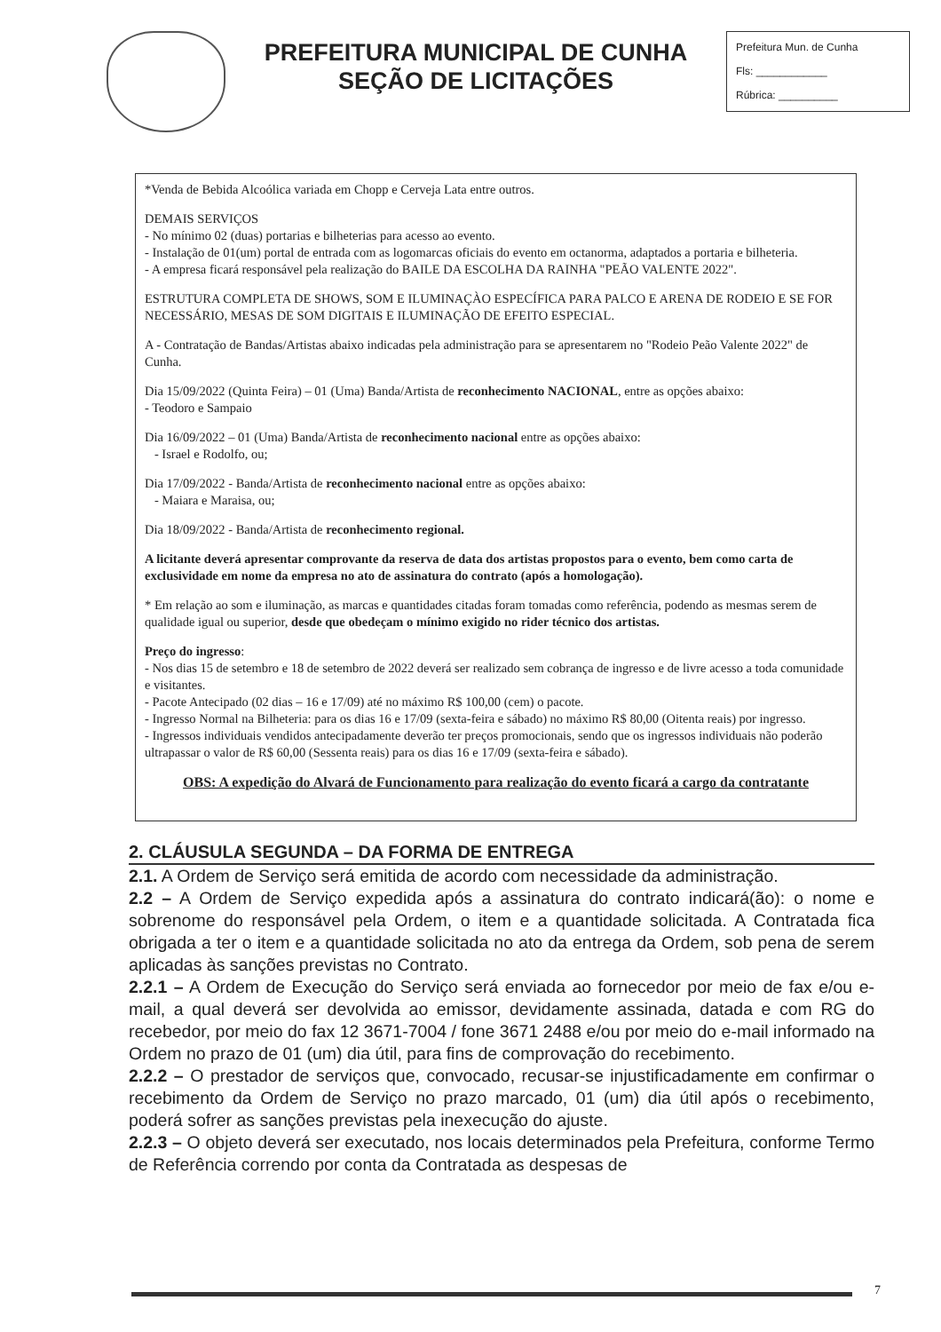PREFEITURA MUNICIPAL DE CUNHA
SEÇÃO DE LICITAÇÕES
Prefeitura Mun. de Cunha
Fls: ____________
Rúbrica: __________
*Venda de Bebida Alcoólica variada em Chopp e Cerveja Lata entre outros.
DEMAIS SERVIÇOS
- No mínimo 02 (duas) portarias e bilheterias para acesso ao evento.
- Instalação de 01(um) portal de entrada com as logomarcas oficiais do evento em octanorma, adaptados a portaria e bilheteria.
- A empresa ficará responsável pela realização do BAILE DA ESCOLHA DA RAINHA "PEÃO VALENTE 2022".
ESTRUTURA COMPLETA DE SHOWS, SOM E ILUMINAÇÀO ESPECÍFICA PARA PALCO E ARENA DE RODEIO E SE FOR NECESSÁRIO, MESAS DE SOM DIGITAIS E ILUMINAÇÃO DE EFEITO ESPECIAL.
A - Contratação de Bandas/Artistas abaixo indicadas pela administração para se apresentarem no "Rodeio Peão Valente 2022" de Cunha.
Dia 15/09/2022 (Quinta Feira) – 01 (Uma) Banda/Artista de reconhecimento NACIONAL, entre as opções abaixo:
- Teodoro e Sampaio
Dia 16/09/2022 – 01 (Uma) Banda/Artista de reconhecimento nacional entre as opções abaixo:
- Israel e Rodolfo, ou;
Dia 17/09/2022 - Banda/Artista de reconhecimento nacional entre as opções abaixo:
- Maiara e Maraisa, ou;
Dia 18/09/2022 - Banda/Artista de reconhecimento regional.
A licitante deverá apresentar comprovante da reserva de data dos artistas propostos para o evento, bem como carta de exclusividade em nome da empresa no ato de assinatura do contrato (após a homologação).
* Em relação ao som e iluminação, as marcas e quantidades citadas foram tomadas como referência, podendo as mesmas serem de qualidade igual ou superior, desde que obedeçam o mínimo exigido no rider técnico dos artistas.
Preço do ingresso:
- Nos dias 15 de setembro e 18 de setembro de 2022 deverá ser realizado sem cobrança de ingresso e de livre acesso a toda comunidade e visitantes.
- Pacote Antecipado (02 dias – 16 e 17/09) até no máximo R$ 100,00 (cem) o pacote.
- Ingresso Normal na Bilheteria: para os dias 16 e 17/09 (sexta-feira e sábado) no máximo R$ 80,00 (Oitenta reais) por ingresso.
- Ingressos individuais vendidos antecipadamente deverão ter preços promocionais, sendo que os ingressos individuais não poderão ultrapassar o valor de R$ 60,00 (Sessenta reais) para os dias 16 e 17/09 (sexta-feira e sábado).
OBS: A expedição do Alvará de Funcionamento para realização do evento ficará a cargo da contratante
2. CLÁUSULA SEGUNDA – DA FORMA DE ENTREGA
2.1. A Ordem de Serviço será emitida de acordo com necessidade da administração.
2.2 – A Ordem de Serviço expedida após a assinatura do contrato indicará(ão): o nome e sobrenome do responsável pela Ordem, o item e a quantidade solicitada. A Contratada fica obrigada a ter o item e a quantidade solicitada no ato da entrega da Ordem, sob pena de serem aplicadas às sanções previstas no Contrato.
2.2.1 – A Ordem de Execução do Serviço será enviada ao fornecedor por meio de fax e/ou e-mail, a qual deverá ser devolvida ao emissor, devidamente assinada, datada e com RG do recebedor, por meio do fax 12 3671-7004 / fone 3671 2488 e/ou por meio do e-mail informado na Ordem no prazo de 01 (um) dia útil, para fins de comprovação do recebimento.
2.2.2 – O prestador de serviços que, convocado, recusar-se injustificadamente em confirmar o recebimento da Ordem de Serviço no prazo marcado, 01 (um) dia útil após o recebimento, poderá sofrer as sanções previstas pela inexecução do ajuste.
2.2.3 – O objeto deverá ser executado, nos locais determinados pela Prefeitura, conforme Termo de Referência correndo por conta da Contratada as despesas de
7